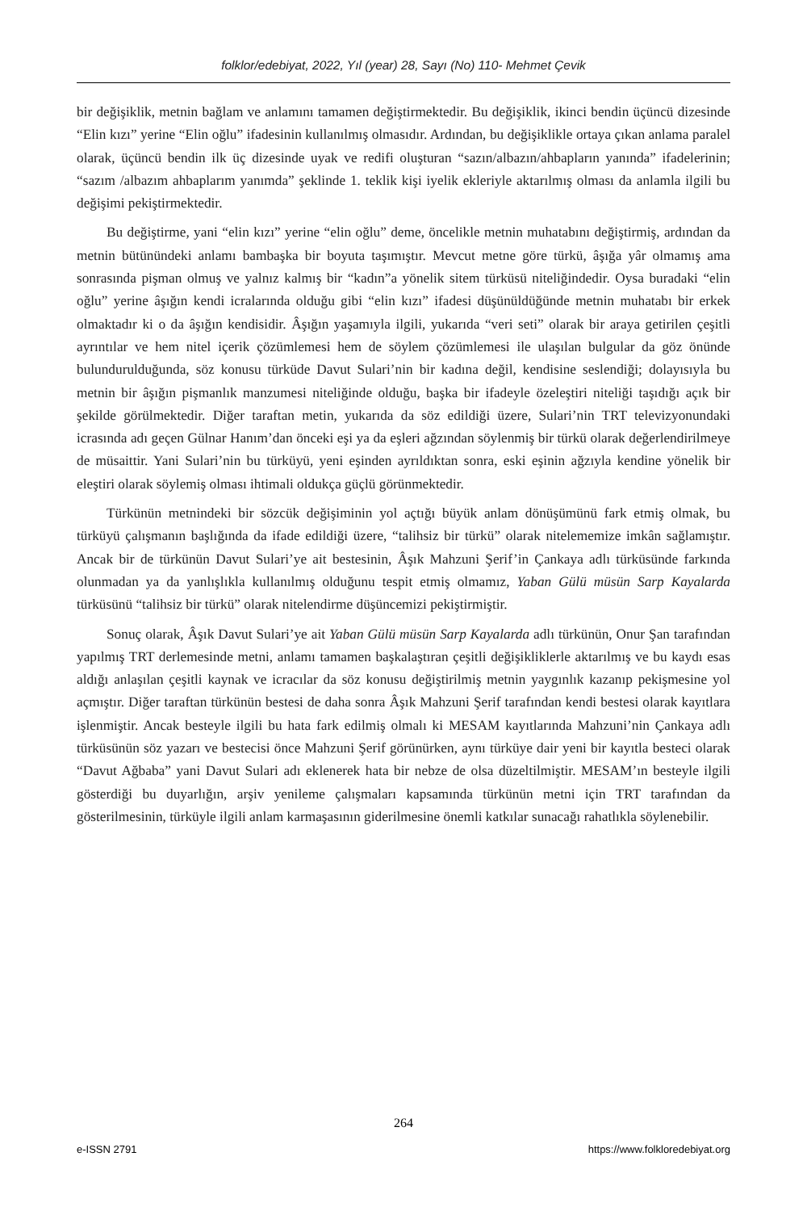folklor/edebiyat, 2022, Yıl (year) 28, Sayı (No) 110- Mehmet Çevik
bir değişiklik, metnin bağlam ve anlamını tamamen değiştirmektedir. Bu değişiklik, ikinci bendin üçüncü dizesinde “Elin kızı” yerine “Elin oğlu” ifadesinin kullanılmış olmasıdır. Ardından, bu değişiklikle ortaya çıkan anlama paralel olarak, üçüncü bendin ilk üç dizesinde uyak ve redifi oluşturan “sazın/albazın/ahbapların yanında” ifadelerinin; “sazım /albazım ahbaplarım yanımda” şeklinde 1. teklik kişi iyelik ekleriyle aktarılmış olması da anlamla ilgili bu değişimi pekiştirmektedir.
Bu değiştirme, yani “elin kızı” yerine “elin oğlu” deme, öncelikle metnin muhatabını değiştirmiş, ardından da metnin bütünündeki anlamı bambaşka bir boyuta taşımıştır. Mevcut metne göre türkü, âşığa yâr olmamış ama sonrasında pişman olmuş ve yalnız kalmış bir “kadın”a yönelik sitem türküsü niteliğindedir. Oysa buradaki “elin oğlu” yerine âşığın kendi icralarında olduğu gibi “elin kızı” ifadesi düşünüldüğünde metnin muhatabı bir erkek olmaktadır ki o da âşığın kendisidir. Âşığın yaşamıyla ilgili, yukarıda “veri seti” olarak bir araya getirilen çeşitli ayrıntılar ve hem nitel içerik çözümlemesi hem de söylem çözümlemesi ile ulaşılan bulgular da göz önünde bulundurulduğunda, söz konusu türküde Davut Sulari’nin bir kadına değil, kendisine seslendiği; dolayısıyla bu metnin bir âşığın pişmanlık manzumesi niteliğinde olduğu, başka bir ifadeyle özeleştiri niteliği taşıdığı açık bir şekilde görülmektedir. Diğer taraftan metin, yukarıda da söz edildiği üzere, Sulari’nin TRT televizyonundaki icrasında adı geçen Gülnar Hanım’dan önceki eşi ya da eşleri ağzından söylenmiş bir türkü olarak değerlendirilmeye de müsaittir. Yani Sulari’nin bu türküyü, yeni eşinden ayrıldıktan sonra, eski eşinin ağzıyla kendine yönelik bir eleştiri olarak söylemiş olması ihtimali oldukça güçlü görünmektedir.
Türkünün metnindeki bir sözcük değişiminin yol açtığı büyük anlam dönüşümünü fark etmiş olmak, bu türküyü çalışmanın başlığında da ifade edildiği üzere, “talihsiz bir türkü” olarak nitelememize imkân sağlamıştır. Ancak bir de türkünün Davut Sulari’ye ait bestesinin, Âşık Mahzuni Şerif’in Çankaya adlı türküsünde farkında olunmadan ya da yanlışlıkla kullanılmış olduğunu tespit etmiş olmamız, Yaban Gülü müsün Sarp Kayalarda türküsünü “talihsiz bir türkü” olarak nitelendirme düşüncemizi pekiştirmiştir.
Sonuç olarak, Âşık Davut Sulari’ye ait Yaban Gülü müsün Sarp Kayalarda adlı türkünün, Onur Şan tarafından yapılmış TRT derlemesinde metni, anlamı tamamen başkalaştıran çeşitli değişikliklerle aktarılmış ve bu kaydı esas aldığı anlaşılan çeşitli kaynak ve icracılar da söz konusu değiştirilmiş metnin yaygınlık kazanıp pekişmesine yol açmıştır. Diğer taraftan türkünün bestesi de daha sonra Âşık Mahzuni Şerif tarafından kendi bestesi olarak kayıtlara işlenmiştir. Ancak besteyle ilgili bu hata fark edilmiş olmalı ki MESAM kayıtlarında Mahzuni’nin Çankaya adlı türküsünün söz yazarı ve bestecisi önce Mahzuni Şerif görünürken, aynı türküye dair yeni bir kayıtla besteci olarak “Davut Ağbaba” yani Davut Sulari adı eklenerek hata bir nebze de olsa düzeltilmiştir. MESAM’ın besteyle ilgili gösterdiği bu duyarlığın, arşiv yenileme çalışmaları kapsamında türkünün metni için TRT tarafından da gösterilmesinin, türküyle ilgili anlam karmaşasının giderilmesine önemli katkılar sunacağı rahatlıkla söylenebilir.
264
e-ISSN 2791 https://www.folkloredebiyat.org